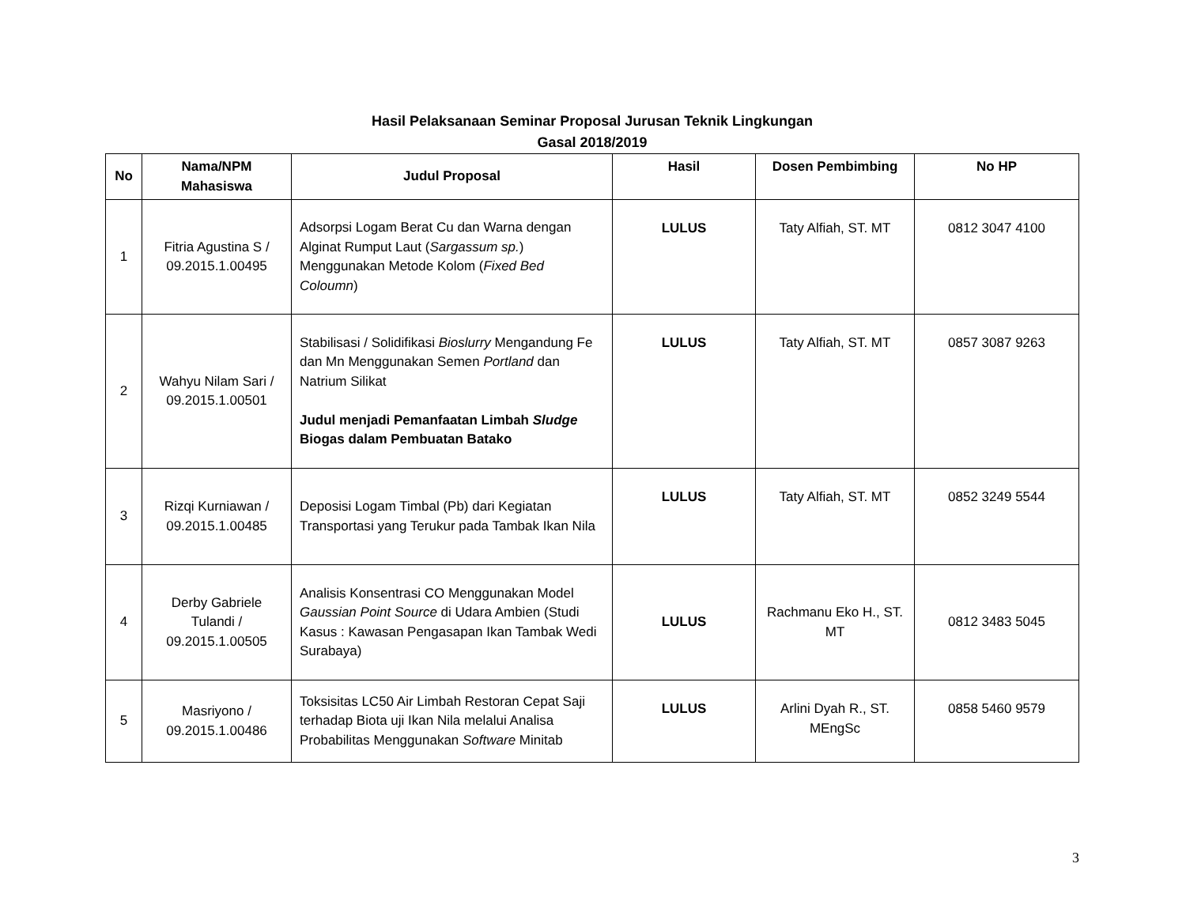Hasil Pelaksanaan Seminar Proposal Jurusan Teknik Lingkungan
Gasal 2018/2019
| No | Nama/NPM Mahasiswa | Judul Proposal | Hasil | Dosen Pembimbing | No HP |
| --- | --- | --- | --- | --- | --- |
| 1 | Fitria Agustina S / 09.2015.1.00495 | Adsorpsi Logam Berat Cu dan Warna dengan Alginat Rumput Laut ( Sargassum sp. ) Menggunakan Metode Kolom ( Fixed Bed Coloumn ) | LULUS | Taty Alfiah, ST. MT | 0812 3047 4100 |
| 2 | Wahyu Nilam Sari / 09.2015.1.00501 | Stabilisasi / Solidifikasi Bioslurry Mengandung Fe dan Mn Menggunakan Semen Portland dan Natrium Silikat Judul menjadi Pemanfaatan Limbah Sludge Biogas dalam Pembuatan Batako | LULUS | Taty Alfiah, ST. MT | 0857 3087 9263 |
| 3 | Rizqi Kurniawan / 09.2015.1.00485 | Deposisi Logam Timbal (Pb) dari Kegiatan Transportasi yang Terukur pada Tambak Ikan Nila | LULUS | Taty Alfiah, ST. MT | 0852 3249 5544 |
| 4 | Derby Gabriele Tulandi / 09.2015.1.00505 | Analisis Konsentrasi CO Menggunakan Model Gaussian Point Source di Udara Ambien (Studi Kasus : Kawasan Pengasapan Ikan Tambak Wedi Surabaya) | LULUS | Rachmanu Eko H., ST. MT | 0812 3483 5045 |
| 5 | Masriyono / 09.2015.1.00486 | Toksisitas LC50 Air Limbah Restoran Cepat Saji terhadap Biota uji Ikan Nila melalui Analisa Probabilitas Menggunakan Software Minitab | LULUS | Arlini Dyah R., ST. MEngSc | 0858 5460 9579 |
3